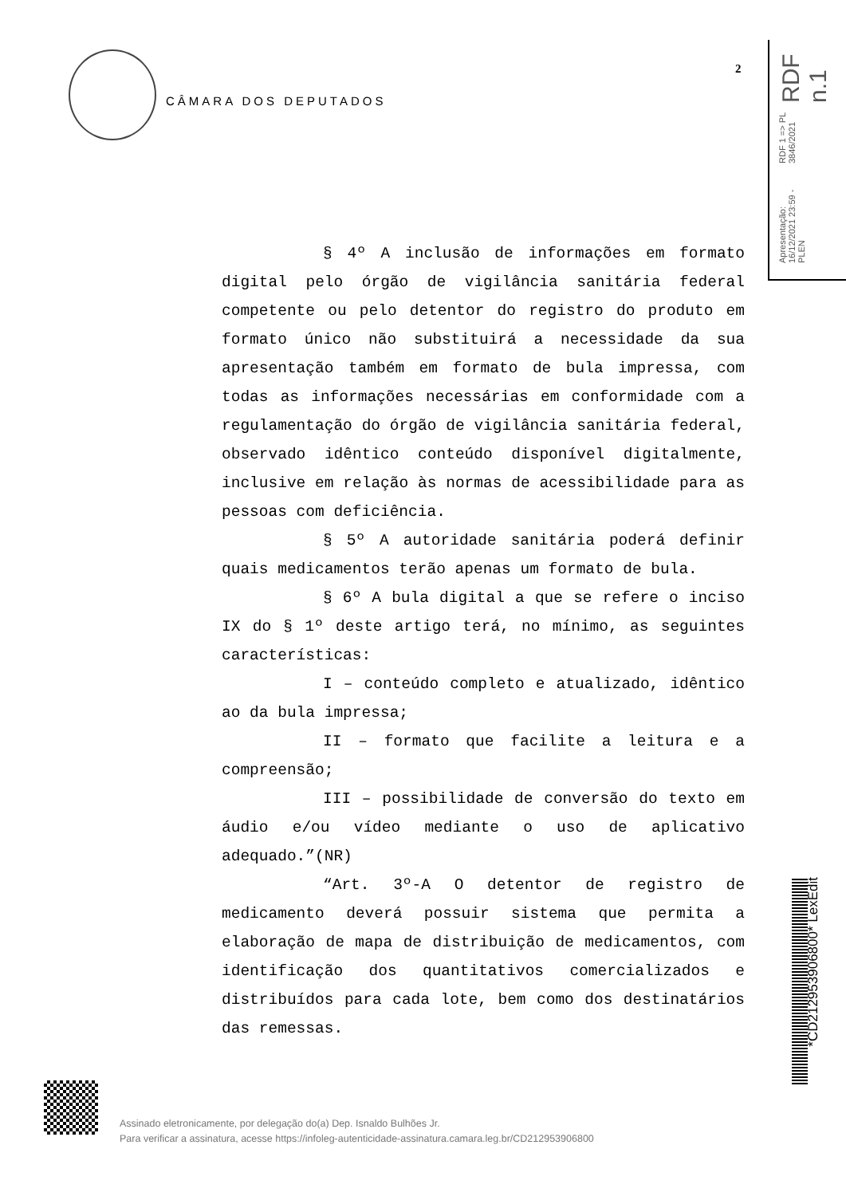CÂMARA DOS DEPUTADOS
2
Apresentação: 16/12/2021 23:59 - PLEN RDF 1 => PL 3846/2021 RDF n.1
§ 4º A inclusão de informações em formato digital pelo órgão de vigilância sanitária federal competente ou pelo detentor do registro do produto em formato único não substituirá a necessidade da sua apresentação também em formato de bula impressa, com todas as informações necessárias em conformidade com a regulamentação do órgão de vigilância sanitária federal, observado idêntico conteúdo disponível digitalmente, inclusive em relação às normas de acessibilidade para as pessoas com deficiência.
§ 5º A autoridade sanitária poderá definir quais medicamentos terão apenas um formato de bula.
§ 6º A bula digital a que se refere o inciso IX do § 1º deste artigo terá, no mínimo, as seguintes características:
I – conteúdo completo e atualizado, idêntico ao da bula impressa;
II – formato que facilite a leitura e a compreensão;
III – possibilidade de conversão do texto em áudio e/ou vídeo mediante o uso de aplicativo adequado.”(NR)
“Art. 3º-A O detentor de registro de medicamento deverá possuir sistema que permita a elaboração de mapa de distribuição de medicamentos, com identificação dos quantitativos comercializados e distribuídos para cada lote, bem como dos destinatários das remessas.
*CD212953906800* LexEdit
Assinado eletronicamente, por delegação do(a) Dep. Isnaldo Bulhões Jr.
Para verificar a assinatura, acesse https://infoleg-autenticidade-assinatura.camara.leg.br/CD212953906800